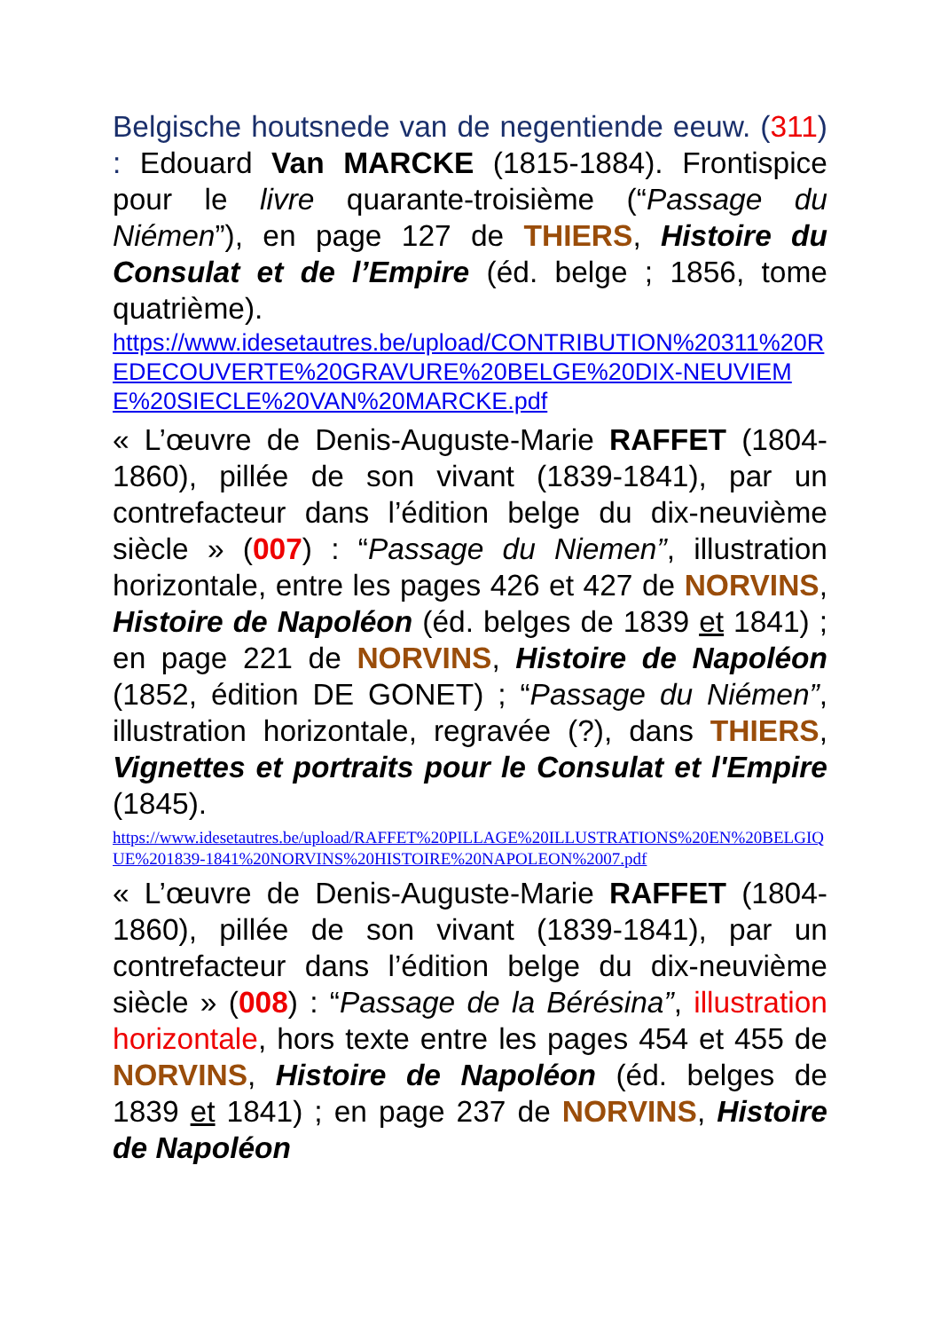Belgische houtsnede van de negentiende eeuw. (311) : Edouard Van MARCKE (1815-1884). Frontispice pour le livre quarante-troisième (“Passage du Niémen”), en page 127 de THIERS, Histoire du Consulat et de l’Empire (éd. belge ; 1856, tome quatrième).
https://www.idesetautres.be/upload/CONTRIBUTION%20311%20REDECOUVERTE%20GRAVURE%20BELGE%20DIX-NEUVIEME%20SIECLE%20VAN%20MARCKE.pdf
« L’œuvre de Denis-Auguste-Marie RAFFET (1804-1860), pillée de son vivant (1839-1841), par un contrefacteur dans l’édition belge du dix-neuvième siècle » (007) : “Passage du Niemen”, illustration horizontale, entre les pages 426 et 427 de NORVINS, Histoire de Napoléon (éd. belges de 1839 et 1841) ; en page 221 de NORVINS, Histoire de Napoléon (1852, édition DE GONET) ; “Passage du Niémen”, illustration horizontale, regravée (?), dans THIERS, Vignettes et portraits pour le Consulat et l'Empire (1845).
https://www.idesetautres.be/upload/RAFFET%20PILLAGE%20ILLUSTRATIONS%20EN%20BELGIQUE%201839-1841%20NORVINS%20HISTOIRE%20NAPOLEON%2007.pdf
« L’œuvre de Denis-Auguste-Marie RAFFET (1804-1860), pillée de son vivant (1839-1841), par un contrefacteur dans l’édition belge du dix-neuvième siècle » (008) : “Passage de la Bérésina”, illustration horizontale, hors texte entre les pages 454 et 455 de NORVINS, Histoire de Napoléon (éd. belges de 1839 et 1841) ; en page 237 de NORVINS, Histoire de Napoléon